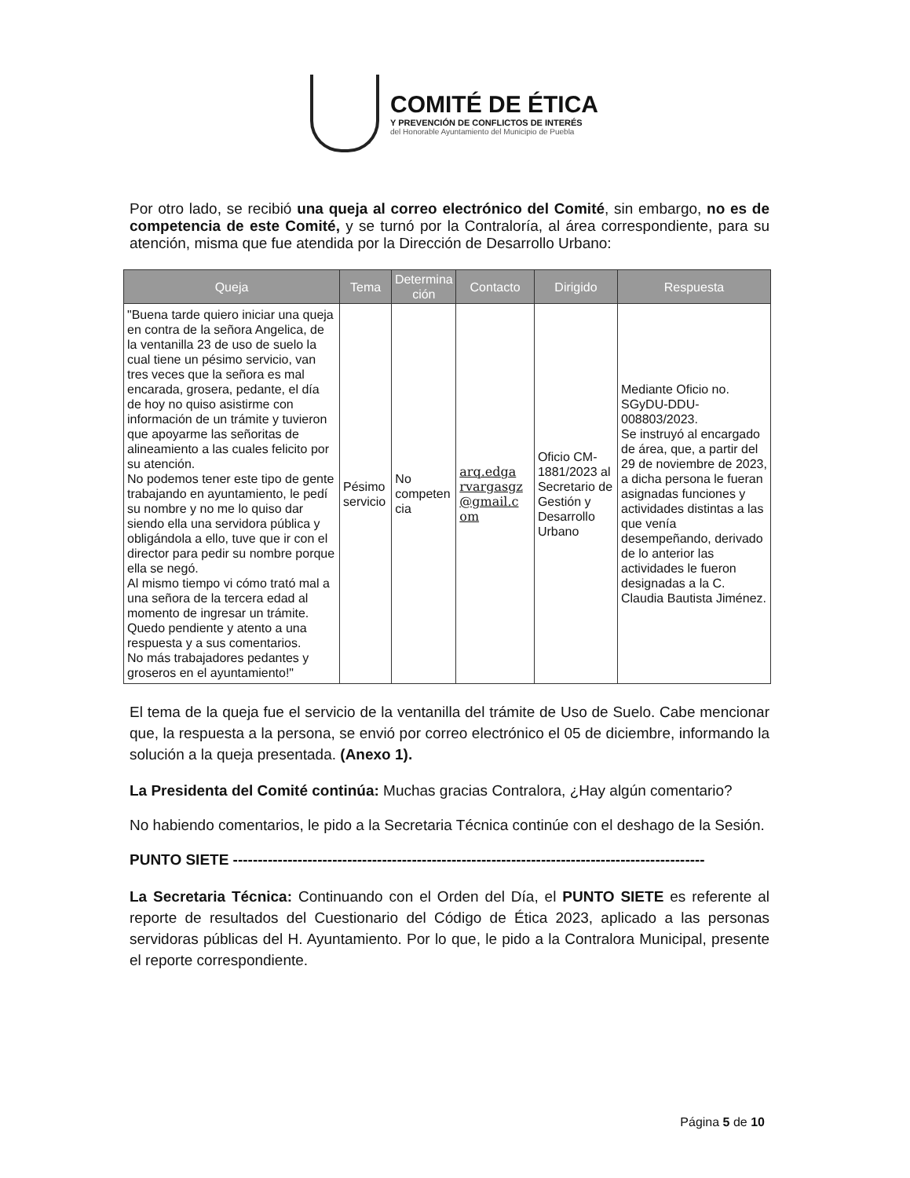COMITÉ DE ÉTICA
Y PREVENCIÓN DE CONFLICTOS DE INTERÉS
del Honorable Ayuntamiento del Municipio de Puebla
Por otro lado, se recibió una queja al correo electrónico del Comité, sin embargo, no es de competencia de este Comité, y se turnó por la Contraloría, al área correspondiente, para su atención, misma que fue atendida por la Dirección de Desarrollo Urbano:
| Queja | Tema | Determina ción | Contacto | Dirigido | Respuesta |
| --- | --- | --- | --- | --- | --- |
| "Buena tarde quiero iniciar una queja en contra de la señora Angelica, de la ventanilla 23 de uso de suelo la cual tiene un pésimo servicio, van tres veces que la señora es mal encarada, grosera, pedante, el día de hoy no quiso asistirme con información de un trámite y tuvieron que apoyarme las señoritas de alineamiento a las cuales felicito por su atención. No podemos tener este tipo de gente trabajando en ayuntamiento, le pedí su nombre y no me lo quiso dar siendo ella una servidora pública y obligándola a ello, tuve que ir con el director para pedir su nombre porque ella se negó. Al mismo tiempo vi cómo trató mal a una señora de la tercera edad al momento de ingresar un trámite. Quedo pendiente y atento a una respuesta y a sus comentarios. No más trabajadores pedantes y groseros en el ayuntamiento!" | Pésimo servicio | No competen cia | arq.edga rvargasgz @gmail.c om | Oficio CM-1881/2023 al Secretario de Gestión y Desarrollo Urbano | Mediante Oficio no. SGyDU-DDU-008803/2023. Se instruyó al encargado de área, que, a partir del 29 de noviembre de 2023, a dicha persona le fueran asignadas funciones y actividades distintas a las que venía desempeñando, derivado de lo anterior las actividades le fueron designadas a la C. Claudia Bautista Jiménez. |
El tema de la queja fue el servicio de la ventanilla del trámite de Uso de Suelo. Cabe mencionar que, la respuesta a la persona, se envió por correo electrónico el 05 de diciembre, informando la solución a la queja presentada. (Anexo 1).
La Presidenta del Comité continúa: Muchas gracias Contralora, ¿Hay algún comentario?
No habiendo comentarios, le pido a la Secretaria Técnica continúe con el deshago de la Sesión.
PUNTO SIETE -----------------------------------------------------------------------------------------------
La Secretaria Técnica: Continuando con el Orden del Día, el PUNTO SIETE es referente al reporte de resultados del Cuestionario del Código de Ética 2023, aplicado a las personas servidoras públicas del H. Ayuntamiento. Por lo que, le pido a la Contralora Municipal, presente el reporte correspondiente.
Página 5 de 10